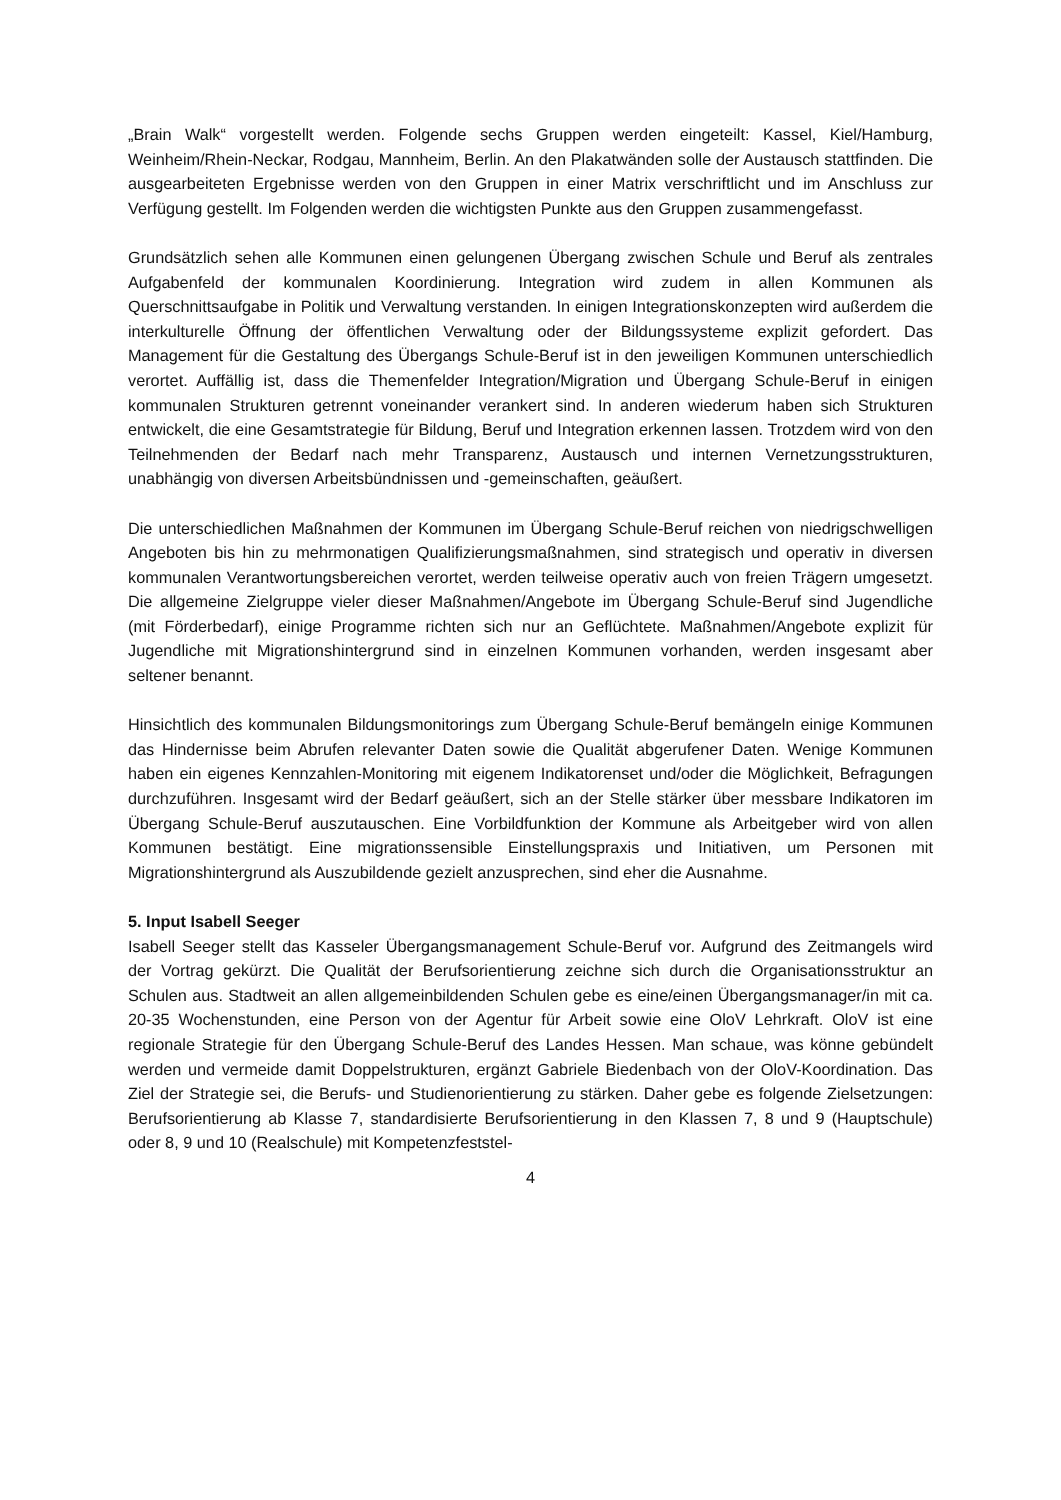„Brain Walk“ vorgestellt werden. Folgende sechs Gruppen werden eingeteilt: Kassel, Kiel/Hamburg, Weinheim/Rhein-Neckar, Rodgau, Mannheim, Berlin. An den Plakatwänden solle der Austausch stattfinden. Die ausgearbeiteten Ergebnisse werden von den Gruppen in einer Matrix verschriftlicht und im Anschluss zur Verfügung gestellt. Im Folgenden werden die wichtigsten Punkte aus den Gruppen zusammengefasst.
Grundsätzlich sehen alle Kommunen einen gelungenen Übergang zwischen Schule und Beruf als zentrales Aufgabenfeld der kommunalen Koordinierung. Integration wird zudem in allen Kommunen als Querschnittsaufgabe in Politik und Verwaltung verstanden. In einigen Integrationskonzepten wird außerdem die interkulturelle Öffnung der öffentlichen Verwaltung oder der Bildungssysteme explizit gefordert. Das Management für die Gestaltung des Übergangs Schule-Beruf ist in den jeweiligen Kommunen unterschiedlich verortet. Auffällig ist, dass die Themenfelder Integration/Migration und Übergang Schule-Beruf in einigen kommunalen Strukturen getrennt voneinander verankert sind. In anderen wiederum haben sich Strukturen entwickelt, die eine Gesamtstrategie für Bildung, Beruf und Integration erkennen lassen. Trotzdem wird von den Teilnehmenden der Bedarf nach mehr Transparenz, Austausch und internen Vernetzungsstrukturen, unabhängig von diversen Arbeitsbündnissen und -gemeinschaften, geäußert.
Die unterschiedlichen Maßnahmen der Kommunen im Übergang Schule-Beruf reichen von niedrigschwelligen Angeboten bis hin zu mehrmonatigen Qualifizierungsmaßnahmen, sind strategisch und operativ in diversen kommunalen Verantwortungsbereichen verortet, werden teilweise operativ auch von freien Trägern umgesetzt. Die allgemeine Zielgruppe vieler dieser Maßnahmen/Angebote im Übergang Schule-Beruf sind Jugendliche (mit Förderbedarf), einige Programme richten sich nur an Geflüchtete. Maßnahmen/Angebote explizit für Jugendliche mit Migrationshintergrund sind in einzelnen Kommunen vorhanden, werden insgesamt aber seltener benannt.
Hinsichtlich des kommunalen Bildungsmonitorings zum Übergang Schule-Beruf bemängeln einige Kommunen das Hindernisse beim Abrufen relevanter Daten sowie die Qualität abgerufener Daten. Wenige Kommunen haben ein eigenes Kennzahlen-Monitoring mit eigenem Indikatorenset und/oder die Möglichkeit, Befragungen durchzuführen. Insgesamt wird der Bedarf geäußert, sich an der Stelle stärker über messbare Indikatoren im Übergang Schule-Beruf auszutauschen. Eine Vorbildfunktion der Kommune als Arbeitgeber wird von allen Kommunen bestätigt. Eine migrationssensible Einstellungspraxis und Initiativen, um Personen mit Migrationshintergrund als Auszubildende gezielt anzusprechen, sind eher die Ausnahme.
5. Input Isabell Seeger
Isabell Seeger stellt das Kasseler Übergangsmanagement Schule-Beruf vor. Aufgrund des Zeitmangels wird der Vortrag gekürzt. Die Qualität der Berufsorientierung zeichne sich durch die Organisationsstruktur an Schulen aus. Stadtweit an allen allgemeinbildenden Schulen gebe es eine/einen Übergangsmanager/in mit ca. 20-35 Wochenstunden, eine Person von der Agentur für Arbeit sowie eine OloV Lehrkraft. OloV ist eine regionale Strategie für den Übergang Schule-Beruf des Landes Hessen. Man schaue, was könne gebündelt werden und vermeide damit Doppelstrukturen, ergänzt Gabriele Biedenbach von der OloV-Koordination. Das Ziel der Strategie sei, die Berufs- und Studienorientierung zu stärken. Daher gebe es folgende Zielsetzungen: Berufsorientierung ab Klasse 7, standardisierte Berufsorientierung in den Klassen 7, 8 und 9 (Hauptschule) oder 8, 9 und 10 (Realschule) mit Kompetenzfeststel-
4